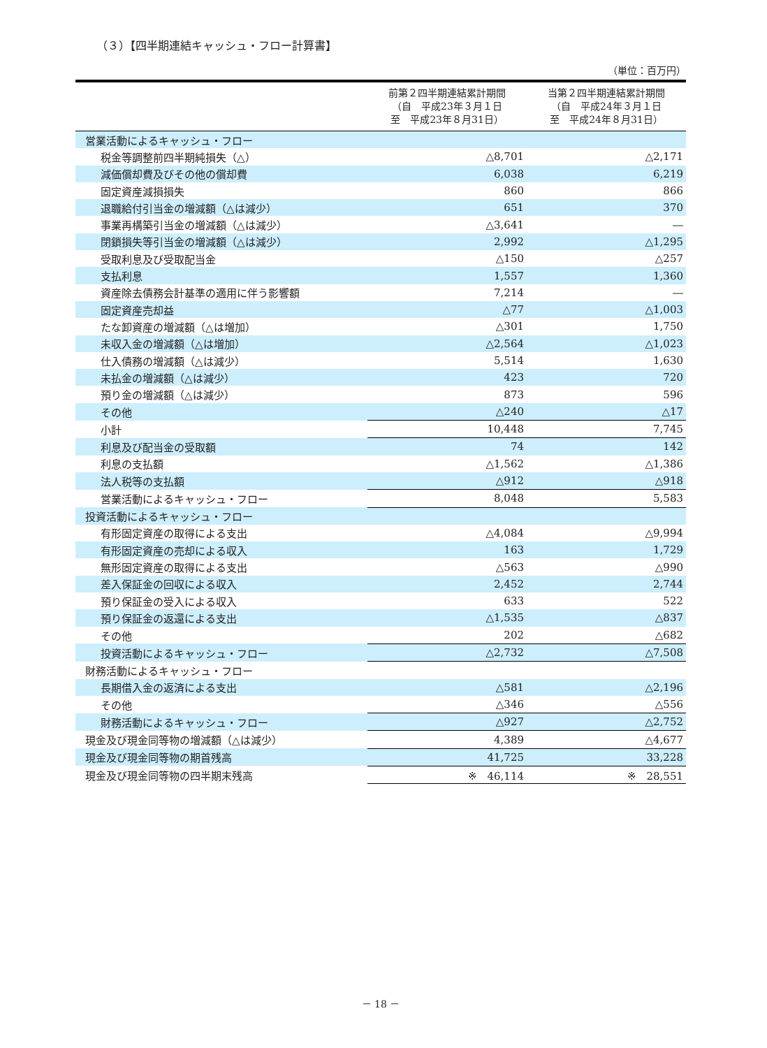（３）【四半期連結キャッシュ・フロー計算書】
（単位：百万円）
| | 前第２四半期連結累計期間 （自 平成23年３月１日 至 平成23年８月31日） | 当第２四半期連結累計期間 （自 平成24年３月１日 至 平成24年８月31日） |
| --- | --- | --- |
| 営業活動によるキャッシュ・フロー | | |
| 税金等調整前四半期純損失（△） | △8,701 | △2,171 |
| 減価償却費及びその他の償却費 | 6,038 | 6,219 |
| 固定資産減損損失 | 860 | 866 |
| 退職給付引当金の増減額（△は減少） | 651 | 370 |
| 事業再構築引当金の増減額（△は減少） | △3,641 | ― |
| 閉鎖損失等引当金の増減額（△は減少） | 2,992 | △1,295 |
| 受取利息及び受取配当金 | △150 | △257 |
| 支払利息 | 1,557 | 1,360 |
| 資産除去債務会計基準の適用に伴う影響額 | 7,214 | ― |
| 固定資産売却益 | △77 | △1,003 |
| たな卸資産の増減額（△は増加） | △301 | 1,750 |
| 未収入金の増減額（△は増加） | △2,564 | △1,023 |
| 仕入債務の増減額（△は減少） | 5,514 | 1,630 |
| 未払金の増減額（△は減少） | 423 | 720 |
| 預り金の増減額（△は減少） | 873 | 596 |
| その他 | △240 | △17 |
| 小計 | 10,448 | 7,745 |
| 利息及び配当金の受取額 | 74 | 142 |
| 利息の支払額 | △1,562 | △1,386 |
| 法人税等の支払額 | △912 | △918 |
| 営業活動によるキャッシュ・フロー | 8,048 | 5,583 |
| 投資活動によるキャッシュ・フロー | | |
| 有形固定資産の取得による支出 | △4,084 | △9,994 |
| 有形固定資産の売却による収入 | 163 | 1,729 |
| 無形固定資産の取得による支出 | △563 | △990 |
| 差入保証金の回収による収入 | 2,452 | 2,744 |
| 預り保証金の受入による収入 | 633 | 522 |
| 預り保証金の返還による支出 | △1,535 | △837 |
| その他 | 202 | △682 |
| 投資活動によるキャッシュ・フロー | △2,732 | △7,508 |
| 財務活動によるキャッシュ・フロー | | |
| 長期借入金の返済による支出 | △581 | △2,196 |
| その他 | △346 | △556 |
| 財務活動によるキャッシュ・フロー | △927 | △2,752 |
| 現金及び現金同等物の増減額（△は減少） | 4,389 | △4,677 |
| 現金及び現金同等物の期首残高 | 41,725 | 33,228 |
| 現金及び現金同等物の四半期末残高 | ※ 46,114 | ※ 28,551 |
－ 18 －